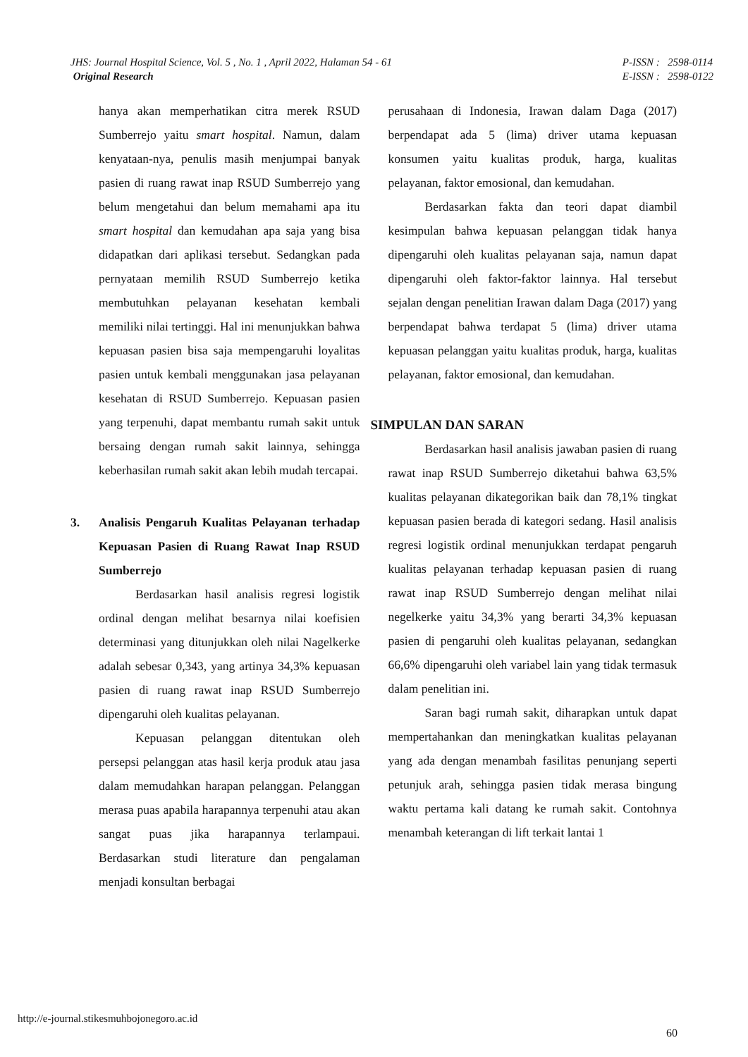JHS: Journal Hospital Science, Vol. 5 , No. 1 , April 2022, Halaman 54 - 61
Original Research
P-ISSN : 2598-0114
E-ISSN : 2598-0122
hanya akan memperhatikan citra merek RSUD Sumberrejo yaitu smart hospital. Namun, dalam kenyataan-nya, penulis masih menjumpai banyak pasien di ruang rawat inap RSUD Sumberrejo yang belum mengetahui dan belum memahami apa itu smart hospital dan kemudahan apa saja yang bisa didapatkan dari aplikasi tersebut. Sedangkan pada pernyataan memilih RSUD Sumberrejo ketika membutuhkan pelayanan kesehatan kembali memiliki nilai tertinggi. Hal ini menunjukkan bahwa kepuasan pasien bisa saja mempengaruhi loyalitas pasien untuk kembali menggunakan jasa pelayanan kesehatan di RSUD Sumberrejo. Kepuasan pasien yang terpenuhi, dapat membantu rumah sakit untuk bersaing dengan rumah sakit lainnya, sehingga keberhasilan rumah sakit akan lebih mudah tercapai.
3. Analisis Pengaruh Kualitas Pelayanan terhadap Kepuasan Pasien di Ruang Rawat Inap RSUD Sumberrejo
Berdasarkan hasil analisis regresi logistik ordinal dengan melihat besarnya nilai koefisien determinasi yang ditunjukkan oleh nilai Nagelkerke adalah sebesar 0,343, yang artinya 34,3% kepuasan pasien di ruang rawat inap RSUD Sumberrejo dipengaruhi oleh kualitas pelayanan.
Kepuasan pelanggan ditentukan oleh persepsi pelanggan atas hasil kerja produk atau jasa dalam memudahkan harapan pelanggan. Pelanggan merasa puas apabila harapannya terpenuhi atau akan sangat puas jika harapannya terlampaui. Berdasarkan studi literature dan pengalaman menjadi konsultan berbagai
perusahaan di Indonesia, Irawan dalam Daga (2017) berpendapat ada 5 (lima) driver utama kepuasan konsumen yaitu kualitas produk, harga, kualitas pelayanan, faktor emosional, dan kemudahan.
Berdasarkan fakta dan teori dapat diambil kesimpulan bahwa kepuasan pelanggan tidak hanya dipengaruhi oleh kualitas pelayanan saja, namun dapat dipengaruhi oleh faktor-faktor lainnya. Hal tersebut sejalan dengan penelitian Irawan dalam Daga (2017) yang berpendapat bahwa terdapat 5 (lima) driver utama kepuasan pelanggan yaitu kualitas produk, harga, kualitas pelayanan, faktor emosional, dan kemudahan.
SIMPULAN DAN SARAN
Berdasarkan hasil analisis jawaban pasien di ruang rawat inap RSUD Sumberrejo diketahui bahwa 63,5% kualitas pelayanan dikategorikan baik dan 78,1% tingkat kepuasan pasien berada di kategori sedang. Hasil analisis regresi logistik ordinal menunjukkan terdapat pengaruh kualitas pelayanan terhadap kepuasan pasien di ruang rawat inap RSUD Sumberrejo dengan melihat nilai negelkerke yaitu 34,3% yang berarti 34,3% kepuasan pasien di pengaruhi oleh kualitas pelayanan, sedangkan 66,6% dipengaruhi oleh variabel lain yang tidak termasuk dalam penelitian ini.
Saran bagi rumah sakit, diharapkan untuk dapat mempertahankan dan meningkatkan kualitas pelayanan yang ada dengan menambah fasilitas penunjang seperti petunjuk arah, sehingga pasien tidak merasa bingung waktu pertama kali datang ke rumah sakit. Contohnya menambah keterangan di lift terkait lantai 1
http://e-journal.stikesmuhbojonegoro.ac.id
60